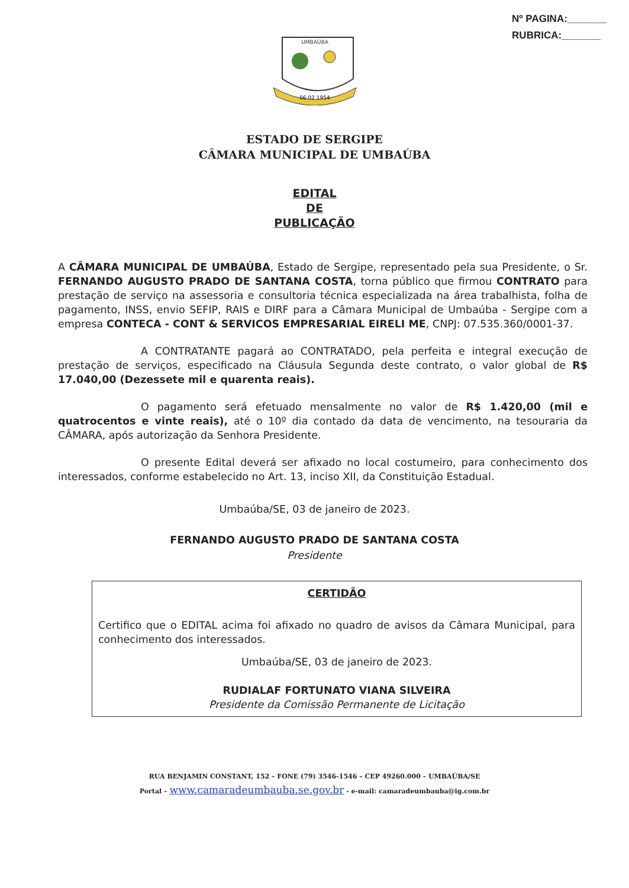Nº PAGINA:_______
RUBRICA:_______
UMBAÚBA
06 02 1954
ESTADO DE SERGIPE
CÂMARA MUNICIPAL DE UMBAÚBA
EDITAL
DE
PUBLICAÇÃO
A CÂMARA MUNICIPAL DE UMBAÚBA, Estado de Sergipe, representado pela sua Presidente, o Sr. FERNANDO AUGUSTO PRADO DE SANTANA COSTA, torna público que firmou CONTRATO para prestação de serviço na assessoria e consultoria técnica especializada na área trabalhista, folha de pagamento, INSS, envio SEFIP, RAIS e DIRF para a Câmara Municipal de Umbaúba - Sergipe com a empresa CONTECA - CONT & SERVICOS EMPRESARIAL EIRELI ME, CNPJ: 07.535.360/0001-37.
A CONTRATANTE pagará ao CONTRATADO, pela perfeita e integral execução de prestação de serviços, especificado na Cláusula Segunda deste contrato, o valor global de R$ 17.040,00 (Dezessete mil e quarenta reais).
O pagamento será efetuado mensalmente no valor de R$ 1.420,00 (mil e quatrocentos e vinte reais), até o 10º dia contado da data de vencimento, na tesouraria da CÂMARA, após autorização da Senhora Presidente.
O presente Edital deverá ser afixado no local costumeiro, para conhecimento dos interessados, conforme estabelecido no Art. 13, inciso XII, da Constituição Estadual.
Umbaúba/SE, 03 de janeiro de 2023.
FERNANDO AUGUSTO PRADO DE SANTANA COSTA
Presidente
CERTIDÃO
Certifico que o EDITAL acima foi afixado no quadro de avisos da Câmara Municipal, para conhecimento dos interessados.
Umbaúba/SE, 03 de janeiro de 2023.
RUDIALAF FORTUNATO VIANA SILVEIRA
Presidente da Comissão Permanente de Licitação
RUA BENJAMIN CONSTANT, 152 – FONE (79) 3546-1546 – CEP 49260.000 – UMBAÚBA/SE
Portal – www.camaradeumbauba.se.gov.br - e-mail: camaradeumbauba@ig.com.br